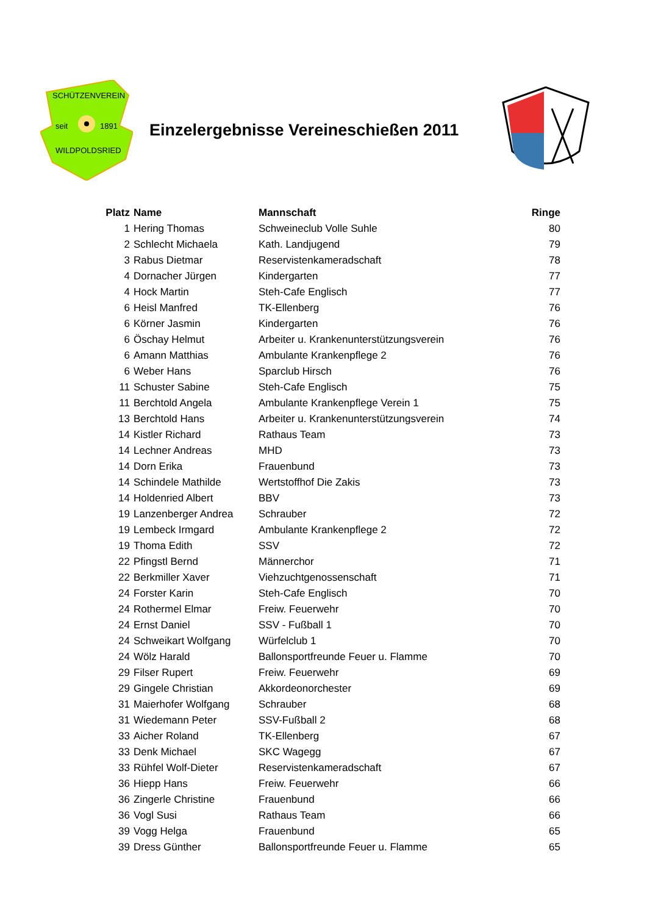SCHÜTZENVEREIN
seit
1891
WILDPOLDSRIED
Einzelergebnisse Vereineschießen 2011
| Platz | Name | Mannschaft | Ringe |
| --- | --- | --- | --- |
| 1 | Hering Thomas | Schweineclub Volle Suhle | 80 |
| 2 | Schlecht Michaela | Kath. Landjugend | 79 |
| 3 | Rabus Dietmar | Reservistenkameradschaft | 78 |
| 4 | Dornacher Jürgen | Kindergarten | 77 |
| 4 | Hock Martin | Steh-Cafe Englisch | 77 |
| 6 | Heisl Manfred | TK-Ellenberg | 76 |
| 6 | Körner Jasmin | Kindergarten | 76 |
| 6 | Öschay Helmut | Arbeiter u. Krankenunterstützungsverein | 76 |
| 6 | Amann Matthias | Ambulante Krankenpflege 2 | 76 |
| 6 | Weber Hans | Sparclub Hirsch | 76 |
| 11 | Schuster Sabine | Steh-Cafe Englisch | 75 |
| 11 | Berchtold Angela | Ambulante Krankenpflege Verein 1 | 75 |
| 13 | Berchtold Hans | Arbeiter u. Krankenunterstützungsverein | 74 |
| 14 | Kistler Richard | Rathaus Team | 73 |
| 14 | Lechner Andreas | MHD | 73 |
| 14 | Dorn Erika | Frauenbund | 73 |
| 14 | Schindele Mathilde | Wertstoffhof Die Zakis | 73 |
| 14 | Holdenried Albert | BBV | 73 |
| 19 | Lanzenberger Andrea | Schrauber | 72 |
| 19 | Lembeck Irmgard | Ambulante Krankenpflege 2 | 72 |
| 19 | Thoma Edith | SSV | 72 |
| 22 | Pfingstl Bernd | Männerchor | 71 |
| 22 | Berkmiller Xaver | Viehzuchtgenossenschaft | 71 |
| 24 | Forster Karin | Steh-Cafe Englisch | 70 |
| 24 | Rothermel Elmar | Freiw. Feuerwehr | 70 |
| 24 | Ernst Daniel | SSV - Fußball 1 | 70 |
| 24 | Schweikart Wolfgang | Würfelclub 1 | 70 |
| 24 | Wölz Harald | Ballonsportfreunde Feuer u. Flamme | 70 |
| 29 | Filser Rupert | Freiw. Feuerwehr | 69 |
| 29 | Gingele Christian | Akkordeonorchester | 69 |
| 31 | Maierhofer Wolfgang | Schrauber | 68 |
| 31 | Wiedemann Peter | SSV-Fußball 2 | 68 |
| 33 | Aicher Roland | TK-Ellenberg | 67 |
| 33 | Denk Michael | SKC Wagegg | 67 |
| 33 | Rühfel Wolf-Dieter | Reservistenkameradschaft | 67 |
| 36 | Hiepp Hans | Freiw. Feuerwehr | 66 |
| 36 | Zingerle Christine | Frauenbund | 66 |
| 36 | Vogl Susi | Rathaus Team | 66 |
| 39 | Vogg Helga | Frauenbund | 65 |
| 39 | Dress Günther | Ballonsportfreunde Feuer u. Flamme | 65 |